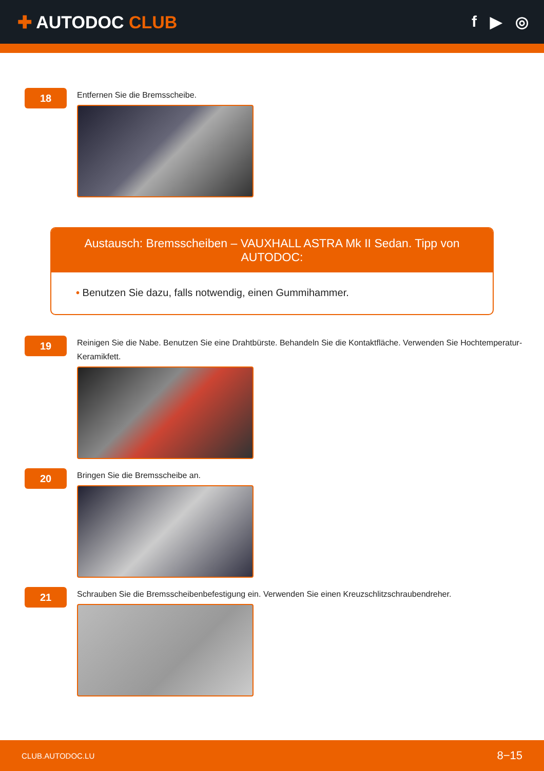✚ AUTODOC CLUB f ▶ ◎
18
Entfernen Sie die Bremsscheibe.
Austausch: Bremsscheiben – VAUXHALL ASTRA Mk II Sedan. Tipp von AUTODOC:
• Benutzen Sie dazu, falls notwendig, einen Gummihammer.
19
Reinigen Sie die Nabe. Benutzen Sie eine Drahtbürste. Behandeln Sie die Kontaktfläche. Verwenden Sie Hochtemperatur-Keramikfett.
20
Bringen Sie die Bremsscheibe an.
21
Schrauben Sie die Bremsscheibenbefestigung ein. Verwenden Sie einen Kreuzschlitzschraubendreher.
CLUB.AUTODOC.LU 8−15